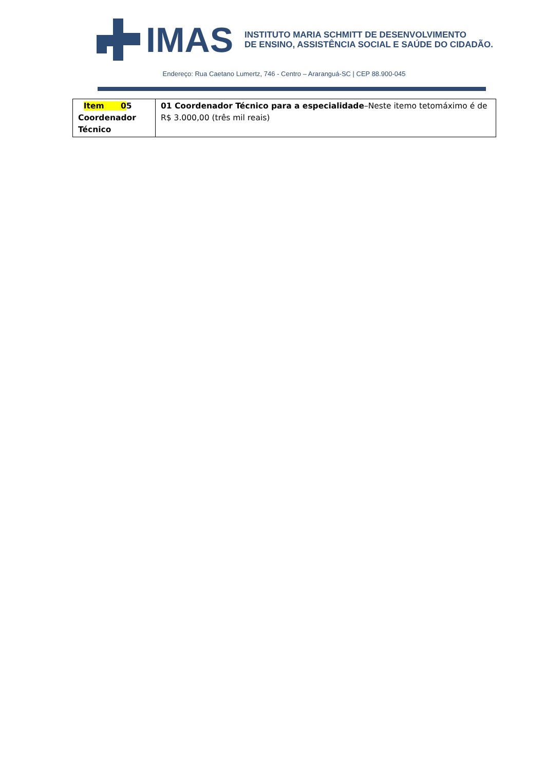IMAS
INSTITUTO MARIA SCHMITT DE DESENVOLVIMENTO
DE ENSINO, ASSISTÊNCIA SOCIAL E SAÚDE DO CIDADÃO.
Endereço: Rua Caetano Lumertz, 746 - Centro – Araranguá-SC | CEP 88.900-045
| Item 0 5 Coordenador Técnico | 01 Coordenador Técnico para a especialidade –Neste itemo tetomáximo é de R$ 3.000,00 (três mil reais) |